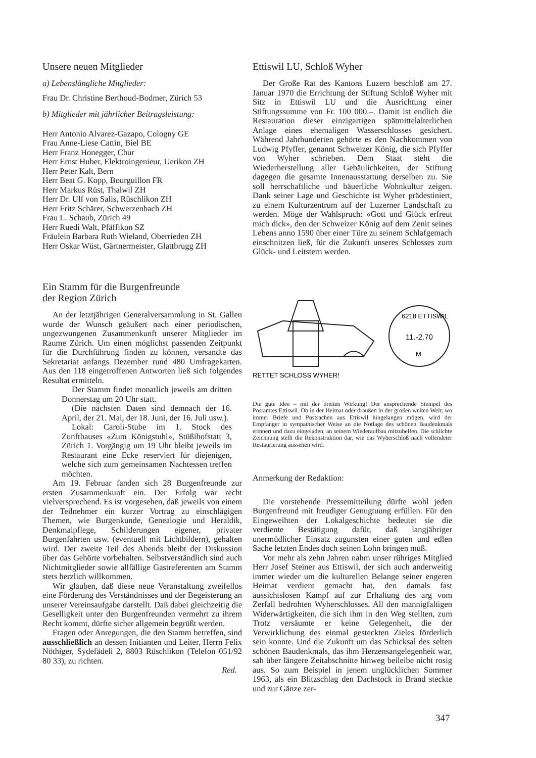Unsere neuen Mitglieder
a) Lebenslängliche Mitglieder:
Frau Dr. Christine Berthoud-Bodmer, Zürich 53
b) Mitglieder mit jährlicher Beitragsleistung:
Herr Antonio Alvarez-Gazapo, Cologny GE
Frau Anne-Liese Cattin, Biel BE
Herr Franz Honegger, Chur
Herr Ernst Huber, Elektroingenieur, Uerikon ZH
Herr Peter Kalt, Bern
Herr Beat G. Kopp, Bourguillon FR
Herr Markus Rüst, Thalwil ZH
Herr Dr. Ulf von Salis, Rüschlikon ZH
Herr Fritz Schärer, Schwerzenbach ZH
Frau L. Schaub, Zürich 49
Herr Ruedi Walt, Pfäffikon SZ
Fräulein Barbara Ruth Wieland, Oberrieden ZH
Herr Oskar Wüst, Gärtnermeister, Glattbrugg ZH
Ein Stamm für die Burgenfreunde
der Region Zürich
An der letztjährigen Generalversammlung in St. Gallen wurde der Wunsch geäußert nach einer periodischen, ungezwungenen Zusammenkunft unserer Mitglieder im Raume Zürich. Um einen möglichst passenden Zeitpunkt für die Durchführung finden zu können, versandte das Sekretariat anfangs Dezember rund 480 Umfragekarten. Aus den 118 eingetroffenen Antworten ließ sich folgendes Resultat ermitteln.
Der Stamm findet monatlich jeweils am dritten Donnerstag um 20 Uhr statt.
(Die nächsten Daten sind demnach der 16. April, der 21. Mai, der 18. Juni, der 16. Juli usw.).
Lokal: Caroli-Stube im 1. Stock des Zunfthauses «Zum Königstuhl», Stüßihofstatt 3, Zürich 1. Vorgängig um 19 Uhr bleibt jeweils im Restaurant eine Ecke reserviert für diejenigen, welche sich zum gemeinsamen Nachtessen treffen möchten.
Am 19. Februar fanden sich 28 Burgenfreunde zur ersten Zusammenkunft ein. Der Erfolg war recht vielversprechend. Es ist vorgesehen, daß jeweils von einem der Teilnehmer ein kurzer Vortrag zu einschlägigen Themen, wie Burgenkunde, Genealogie und Heraldik, Denkmalpflege, Schilderungen eigener, privater Burgenfahrten usw. (eventuell mit Lichtbildern), gehalten wird. Der zweite Teil des Abends bleibt der Diskussion über das Gehörte vorbehalten. Selbstverständlich sind auch Nichtmitglieder sowie allfällige Gastreferenten am Stamm stets herzlich willkommen.
Wir glauben, daß diese neue Veranstaltung zweifellos eine Förderung des Verständnisses und der Begeisterung an unserer Vereinsaufgabe darstellt. Daß dabei gleichzeitig die Geselligkeit unter den Burgenfreunden vermehrt zu ihrem Recht kommt, dürfte sicher allgemein begrüßt werden.
Fragen oder Anregungen, die den Stamm betreffen, sind ausschließlich an dessen Initianten und Leiter, Herrn Felix Nöthiger, Sydefädeli 2, 8803 Rüschlikon (Telefon 051/92 80 33), zu richten.
Red.
Ettiswil LU, Schloß Wyher
Der Große Rat des Kantons Luzern beschloß am 27. Januar 1970 die Errichtung der Stiftung Schloß Wyher mit Sitz in Ettiswil LU und die Ausrichtung einer Stiftungssumme von Fr. 100 000.–. Damit ist endlich die Restauration dieser einzigartigen spätmittelalterlichen Anlage eines ehemaligen Wasserschlosses gesichert. Während Jahrhunderten gehörte es den Nachkommen von Ludwig Pfyffer, genannt Schweizer König, die sich Pfyffer von Wyher schrieben. Dem Staat steht die Wiederherstellung aller Gebäulichkeiten, der Stiftung dagegen die gesamte Innenausstattung derselben zu. Sie soll herrschaftliche und bäuerliche Wohnkultur zeigen. Dank seiner Lage und Geschichte ist Wyher prädestiniert, zu einem Kulturzentrum auf der Luzerner Landschaft zu werden. Möge der Wahlspruch: «Gott und Glück erfreut mich dick», den der Schweizer König auf dem Zenit seines Lebens anno 1590 über einer Türe zu seinem Schlafgemach einschnitzen ließ, für die Zukunft unseres Schlosses zum Glück- und Leitstern werden.
RETTET SCHLOSS WYHER!
6218 ETTISWIL
11.-2.70
M
Die gute Idee – mit der breiten Wirkung! Der ansprechende Stempel des Postamtes Ettiswil. Ob in der Heimat oder draußen in der großen weiten Welt; wo immer Briefe und Postsachen aus Ettiswil hingelangen mögen, wird der Empfänger in sympathischer Weise an die Notlage des schönen Baudenkmals erinnert und dazu eingeladen, an seinem Wiederaufbau mitzuhelfen. Die schlichte Zeichnung stellt die Rekonstruktion dar, wie das Wyherschloß nach vollendeter Restaurierung aussehen wird.
Anmerkung der Redaktion:
Die vorstehende Pressemitteilung dürfte wohl jeden Burgenfreund mit freudiger Genugtuung erfüllen. Für den Eingeweihten der Lokalgeschichte bedeutet sie die verdiente Bestätigung dafür, daß langjähriger unermüdlicher Einsatz zugunsten einer guten und edlen Sache letzten Endes doch seinen Lohn bringen muß.
Vor mehr als zehn Jahren nahm unser rühriges Mitglied Herr Josef Steiner aus Ettiswil, der sich auch anderweitig immer wieder um die kulturellen Belange seiner engeren Heimat verdient gemacht hat, den damals fast aussichtslosen Kampf auf zur Erhaltung des arg vom Zerfall bedrohten Wyherschlosses. All den mannigfaltigen Widerwärtigkeiten, die sich ihm in den Weg stellten, zum Trotz versäumte er keine Gelegenheit, die der Verwirklichung des einmal gesteckten Zieles förderlich sein konnte. Und die Zukunft um das Schicksal des selten schönen Baudenkmals, das ihm Herzensangelegenheit war, sah über längere Zeitabschnitte hinweg beileibe nicht rosig aus. So zum Beispiel in jenem unglücklichen Sommer 1963, als ein Blitzschlag den Dachstock in Brand steckte und zur Gänze zer-
347